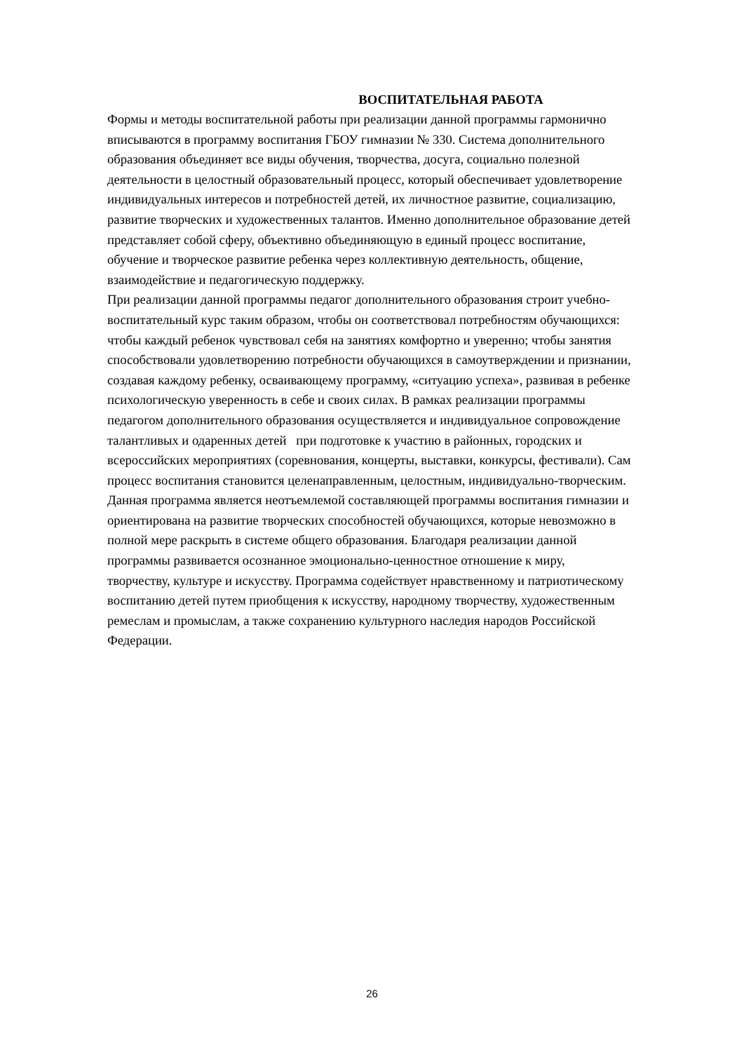ВОСПИТАТЕЛЬНАЯ РАБОТА
Формы и методы воспитательной работы при реализации данной программы гармонично
вписываются в программу воспитания ГБОУ гимназии № 330. Система дополнительного
образования объединяет все виды обучения, творчества, досуга, социально полезной
деятельности в целостный образовательный процесс, который обеспечивает удовлетворение
индивидуальных интересов и потребностей детей, их личностное развитие, социализацию,
развитие творческих и художественных талантов. Именно дополнительное образование детей
представляет собой сферу, объективно объединяющую в единый процесс воспитание,
обучение и творческое развитие ребенка через коллективную деятельность, общение,
взаимодействие и педагогическую поддержку.
При реализации данной программы педагог дополнительного образования строит учебно-
воспитательный курс таким образом, чтобы он соответствовал потребностям обучающихся:
чтобы каждый ребенок чувствовал себя на занятиях комфортно и уверенно; чтобы занятия
способствовали удовлетворению потребности обучающихся в самоутверждении и признании,
создавая каждому ребенку, осваивающему программу, «ситуацию успеха», развивая в ребенке
психологическую уверенность в себе и своих силах. В рамках реализации программы
педагогом дополнительного образования осуществляется и индивидуальное сопровождение
талантливых и одаренных детей при подготовке к участию в районных, городских и
всероссийских мероприятиях (соревнования, концерты, выставки, конкурсы, фестивали). Сам
процесс воспитания становится целенаправленным, целостным, индивидуально-творческим.
Данная программа является неотъемлемой составляющей программы воспитания гимназии и
ориентирована на развитие творческих способностей обучающихся, которые невозможно в
полной мере раскрыть в системе общего образования. Благодаря реализации данной
программы развивается осознанное эмоционально-ценностное отношение к миру,
творчеству, культуре и искусству. Программа содействует нравственному и патриотическому
воспитанию детей путем приобщения к искусству, народному творчеству, художественным
ремеслам и промыслам, а также сохранению культурного наследия народов Российской
Федерации.
26